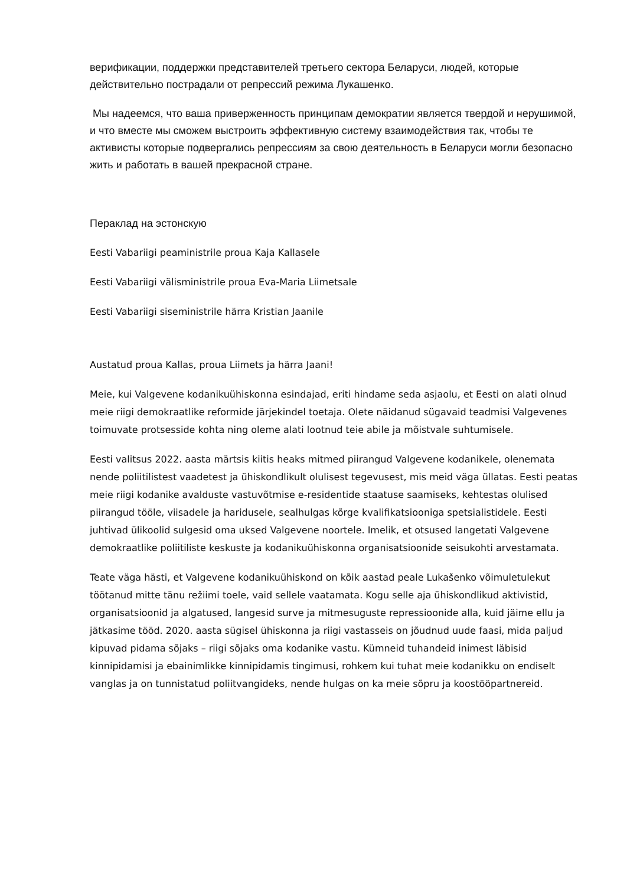верификации, поддержки представителей третьего сектора Беларуси, людей, которые действительно пострадали от репрессий режима Лукашенко.
Мы надеемся, что ваша приверженность принципам демократии является твердой и нерушимой, и что вместе мы сможем выстроить эффективную систему взаимодействия так, чтобы те активисты которые подвергались репрессиям за свою деятельность в Беларуси могли безопасно жить и работать в вашей прекрасной стране.
Пераклад на эстонскую
Eesti Vabariigi peaministrile proua Kaja Kallasele
Eesti Vabariigi välisministrile proua Eva-Maria Liimetsale
Eesti Vabariigi siseministrile härra Kristian Jaanile
Austatud proua Kallas, proua Liimets ja härra Jaani!
Meie, kui Valgevene kodanikuühiskonna esindajad, eriti hindame seda asjaolu, et Eesti on alati olnud meie riigi demokraatlike reformide järjekindel toetaja. Olete näidanud sügavaid teadmisi Valgevenes toimuvate protsesside kohta ning oleme alati lootnud teie abile ja mõistvale suhtumisele.
Eesti valitsus 2022. aasta märtsis kiitis heaks mitmed piirangud Valgevene kodanikele, olenemata nende poliitilistest vaadetest ja ühiskondlikult olulisest tegevusest, mis meid väga üllatas. Eesti peatas meie riigi kodanike avalduste vastuvõtmise e-residentide staatuse saamiseks, kehtestas olulised piirangud tööle, viisadele ja haridusele, sealhulgas kõrge kvalifikatsiooniga spetsialistidele. Eesti juhtivad ülikoolid sulgesid oma uksed Valgevene noortele. Imelik, et otsused langetati Valgevene demokraatlike poliitiliste keskuste ja kodanikuühiskonna organisatsioonide seisukohti arvestamata.
Teate väga hästi, et Valgevene kodanikuühiskond on kõik aastad peale Lukašenko võimuletulekut töötanud mitte tänu režiimi toele, vaid sellele vaatamata. Kogu selle aja ühiskondlikud aktivistid, organisatsioonid ja algatused, langesid surve ja mitmesuguste repressioonide alla, kuid jäime ellu ja jätkasime tööd. 2020. aasta sügisel ühiskonna ja riigi vastasseis on jõudnud uude faasi, mida paljud kipuvad pidama sõjaks – riigi sõjaks oma kodanike vastu. Kümneid tuhandeid inimest läbisid kinnipidamisi ja ebainimlikke kinnipidamis tingimusi, rohkem kui tuhat meie kodanikku on endiselt vanglas ja on tunnistatud poliitvangideks, nende hulgas on ka meie sõpru ja koostööpartnereid.